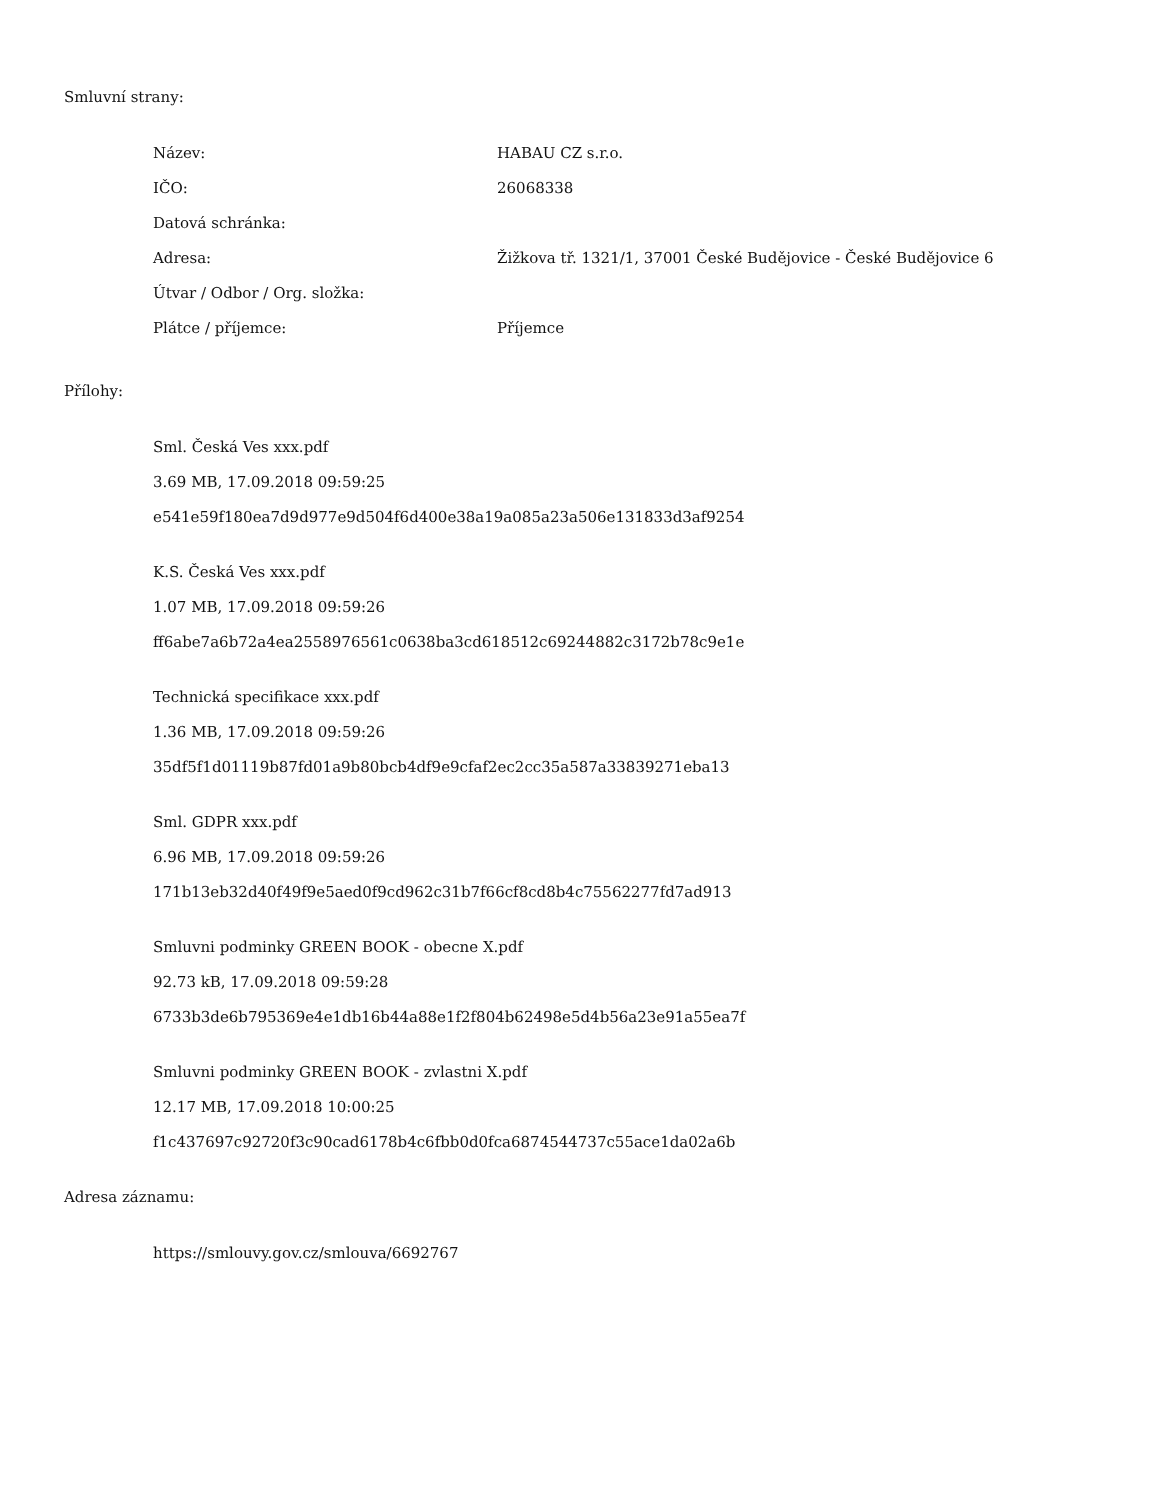Smluvní strany:
| Název: | HABAU CZ s.r.o. |
| IČO: | 26068338 |
| Datová schránka: | |
| Adresa: | Žižkova tř. 1321/1, 37001 České Budějovice - České Budějovice 6 |
| Útvar / Odbor / Org. složka: | |
| Plátce / příjemce: | Příjemce |
Přílohy:
Sml. Česká Ves xxx.pdf
3.69 MB, 17.09.2018 09:59:25
e541e59f180ea7d9d977e9d504f6d400e38a19a085a23a506e131833d3af9254
K.S. Česká Ves xxx.pdf
1.07 MB, 17.09.2018 09:59:26
ff6abe7a6b72a4ea2558976561c0638ba3cd618512c69244882c3172b78c9e1e
Technická specifikace xxx.pdf
1.36 MB, 17.09.2018 09:59:26
35df5f1d01119b87fd01a9b80bcb4df9e9cfaf2ec2cc35a587a33839271eba13
Sml. GDPR xxx.pdf
6.96 MB, 17.09.2018 09:59:26
171b13eb32d40f49f9e5aed0f9cd962c31b7f66cf8cd8b4c75562277fd7ad913
Smluvni podminky GREEN BOOK - obecne X.pdf
92.73 kB, 17.09.2018 09:59:28
6733b3de6b795369e4e1db16b44a88e1f2f804b62498e5d4b56a23e91a55ea7f
Smluvni podminky GREEN BOOK - zvlastni X.pdf
12.17 MB, 17.09.2018 10:00:25
f1c437697c92720f3c90cad6178b4c6fbb0d0fca6874544737c55ace1da02a6b
Adresa záznamu:
https://smlouvy.gov.cz/smlouva/6692767